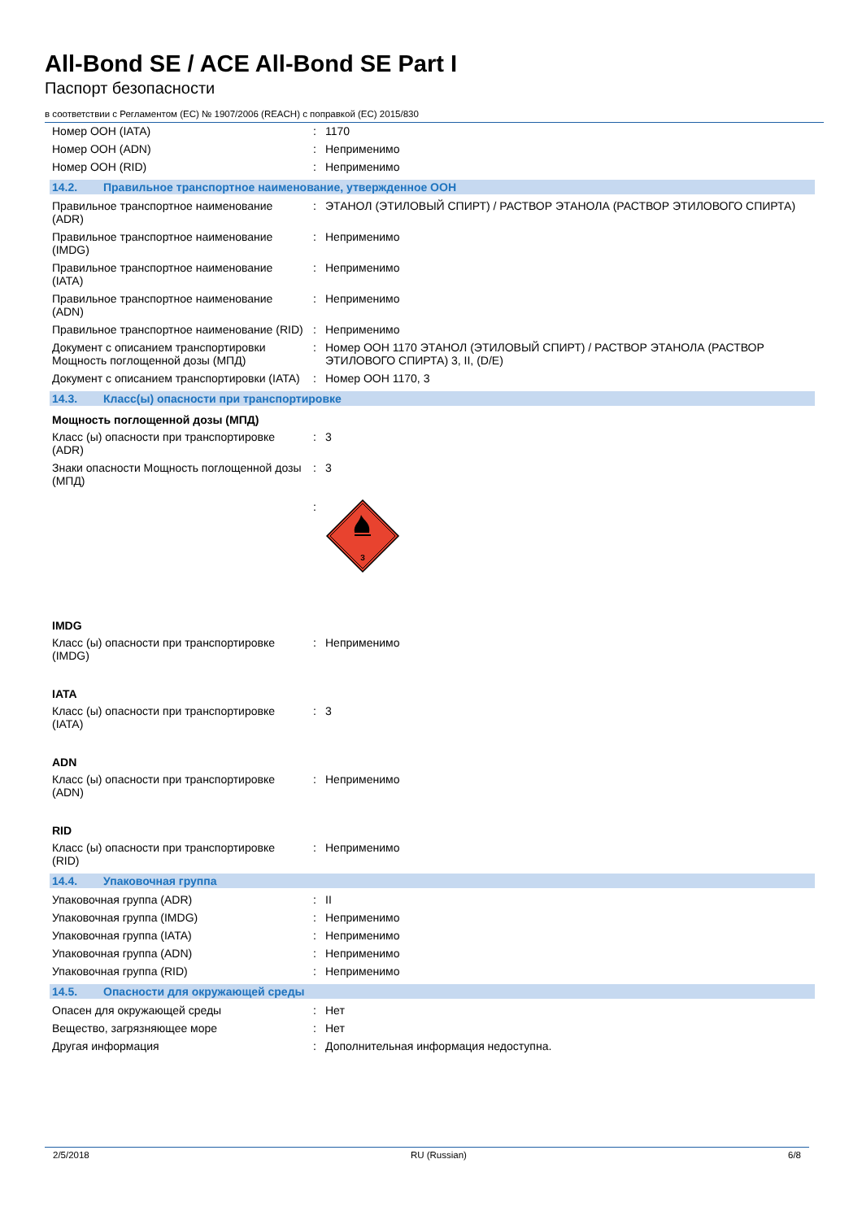All-Bond SE / ACE All-Bond SE Part I
Паспорт безопасности
в соответствии с Регламентом (ЕС) № 1907/2006 (REACH) с поправкой (ЕС) 2015/830
| Номер ООН (IATA) | : | 1170 |
| Номер ООН (ADN) | : | Неприменимо |
| Номер ООН (RID) | : | Неприменимо |
14.2. Правильное транспортное наименование, утвержденное ООН
| Правильное транспортное наименование (ADR) | : | ЭТАНОЛ (ЭТИЛОВЫЙ СПИРТ) / РАСТВОР ЭТАНОЛА (РАСТВОР ЭТИЛОВОГО СПИРТА) |
| Правильное транспортное наименование (IMDG) | : | Неприменимо |
| Правильное транспортное наименование (IATA) | : | Неприменимо |
| Правильное транспортное наименование (ADN) | : | Неприменимо |
| Правильное транспортное наименование (RID) | : | Неприменимо |
| Документ с описанием транспортировки Мощность поглощенной дозы (МПД) | : | Номер ООН 1170 ЭТАНОЛ (ЭТИЛОВЫЙ СПИРТ) / РАСТВОР ЭТАНОЛА (РАСТВОР ЭТИЛОВОГО СПИРТА) 3, II, (D/E) |
| Документ с описанием транспортировки (IATA) | : | Номер ООН 1170, 3 |
14.3. Класс(ы) опасности при транспортировке
Мощность поглощенной дозы (МПД)
| Класс (ы) опасности при транспортировке (ADR) | : | 3 |
| Знаки опасности Мощность поглощенной дозы (МПД) | : | 3 |
| | : | 3 |
IMDG
| Класс (ы) опасности при транспортировке (IMDG) | : | Неприменимо |
IATA
| Класс (ы) опасности при транспортировке (IATA) | : | 3 |
ADN
| Класс (ы) опасности при транспортировке (ADN) | : | Неприменимо |
RID
| Класс (ы) опасности при транспортировке (RID) | : | Неприменимо |
14.4. Упаковочная группа
| Упаковочная группа (ADR) | : | II |
| Упаковочная группа (IMDG) | : | Неприменимо |
| Упаковочная группа (IATA) | : | Неприменимо |
| Упаковочная группа (ADN) | : | Неприменимо |
| Упаковочная группа (RID) | : | Неприменимо |
14.5. Опасности для окружающей среды
| Опасен для окружающей среды | : | Нет |
| Вещество, загрязняющее море | : | Нет |
| Другая информация | : | Дополнительная информация недоступна. |
2/5/2018 RU (Russian) 6/8